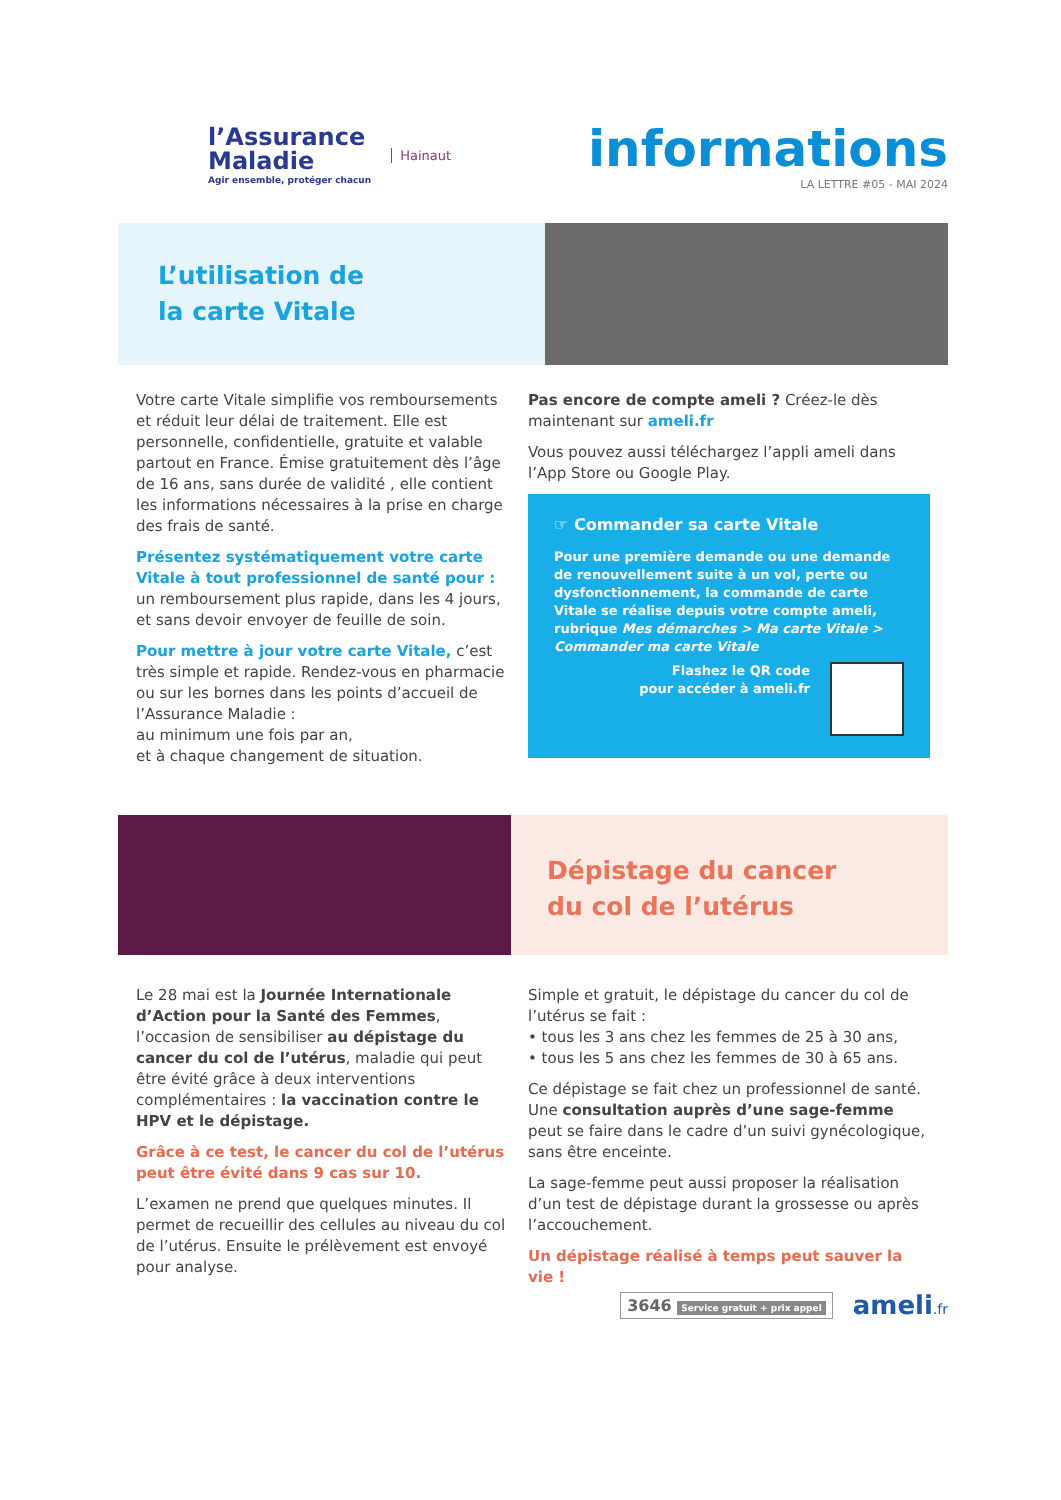l’Assurance
Maladie
Agir ensemble, protéger chacun
Hainaut
informations
LA LETTRE #05 - MAI 2024
L’utilisation de
la carte Vitale
Votre carte Vitale simplifie vos remboursements et réduit leur délai de traitement. Elle est personnelle, confidentielle, gratuite et valable partout en France. Émise gratuitement dès l’âge de 16 ans, sans durée de validité , elle contient les informations nécessaires à la prise en charge des frais de santé.
Présentez systématiquement votre carte Vitale à tout professionnel de santé pour :
un remboursement plus rapide, dans les 4 jours, et sans devoir envoyer de feuille de soin.
Pour mettre à jour votre carte Vitale, c’est très simple et rapide. Rendez-vous en pharmacie ou sur les bornes dans les points d’accueil de l’Assurance Maladie :
au minimum une fois par an,
et à chaque changement de situation.
Pas encore de compte ameli ? Créez-le dès maintenant sur ameli.fr
Vous pouvez aussi téléchargez l’appli ameli dans l’App Store ou Google Play.
☞ Commander sa carte Vitale
Pour une première demande ou une demande de renouvellement suite à un vol, perte ou dysfonctionnement, la commande de carte Vitale se réalise depuis votre compte ameli, rubrique Mes démarches > Ma carte Vitale > Commander ma carte Vitale
Flashez le QR code
pour accéder à ameli.fr
Dépistage du cancer
du col de l’utérus
Le 28 mai est la Journée Internationale d’Action pour la Santé des Femmes, l’occasion de sensibiliser au dépistage du cancer du col de l’utérus, maladie qui peut être évité grâce à deux interventions complémentaires : la vaccination contre le HPV et le dépistage.
Grâce à ce test, le cancer du col de l’utérus peut être évité dans 9 cas sur 10.
L’examen ne prend que quelques minutes. Il permet de recueillir des cellules au niveau du col de l’utérus. Ensuite le prélèvement est envoyé pour analyse.
Simple et gratuit, le dépistage du cancer du col de l’utérus se fait :
• tous les 3 ans chez les femmes de 25 à 30 ans,
• tous les 5 ans chez les femmes de 30 à 65 ans.
Ce dépistage se fait chez un professionnel de santé. Une consultation auprès d’une sage-femme peut se faire dans le cadre d’un suivi gynécologique, sans être enceinte.
La sage-femme peut aussi proposer la réalisation d’un test de dépistage durant la grossesse ou après l’accouchement.
Un dépistage réalisé à temps peut sauver la vie !
3646 Service gratuit + prix appel
ameli.fr